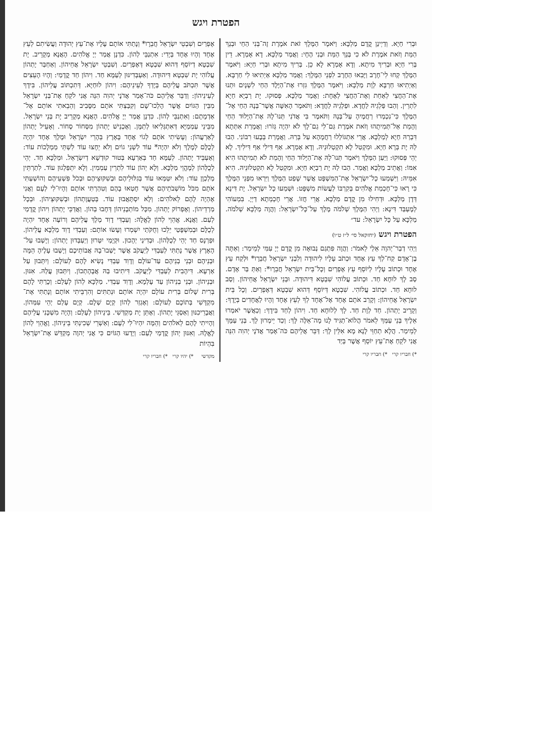הפטרת ויגש
וּבְרִי חַיָא. וְדַיְינַן קֳדָם מַלְכָּא: וַיֹּאמֶר הַמֶּלֶךְ זֹאת אֹמֶרֶת זֶה־בְּנִי הַחַי וּבְנֵךְ הַמֵּת וְזֹאת אֹמֶרֶת לֹא כִי בְּנֵךְ הַמֵּת וּבְנִי הֶחָי: וַאֲמַר מַלְכָּא. דָא אָמְרָא. דֵין בְּרִי חַיָא וּבְרִיךְ מִיתָא. וְדָא אָמְרָא לָא כֵן. בְּרִיךְ מִיתָא וּבְרִי חַיָא: וַיֹּאמֶר הַמֶּלֶךְ קְחוּ לִי־חָרֶב וַיָּבִאוּ הַחֶרֶב לִפְנֵי הַמֶּלֶךְ: וַאֲמַר מַלְכָּא אַיְתִיאוּ לִי חַרְבָּא. וְאַיְתִיאוּ חַרְבָּא לְוָת מַלְכָּא: וַיֹּאמֶר הַמֶּלֶךְ גִּזְרוּ אֶת־הַיֶּלֶד הַחַי לִשְׁנָיִם וּתְנוּ אֶת־הַחֲצִי לְאַחַת וְאֶת־הַחֲצִי לְאֶחָת: וַאֲמַר מַלְכָּא. פְּסוּקוּ. יָת רַבְיָא חַיָא לִתְרֵין. וְהַבוּ פַּלְגֵיהּ לַחֲדָא. וּפַלְגֵיהּ לַחֲדָא: וַתֹּאמֶר הָאִשָּׁה אֲשֶׁר־בְּנָהּ הַחַי אֶל־הַמֶּלֶךְ כִּי־נִכְמְרוּ רַחֲמֶיהָ עַל־בְּנָהּ וַתֹּאמֶר בִּי אֲדֹנִי תְּנוּ־לָהּ אֶת־הַיָּלוּד הַחַי וְהָמֵת אַל־תְּמִיתֻהוּ וְזֹאת אֹמֶרֶת גַּם־לִי גַם־לָךְ לֹא יִהְיֶה גְּזֹרוּ: וַאֲמָרַת אִתְּתָא דִּבְרַהּ חַיָא לְמַלְכָּא. אֲרֵי אִתְגּוֹלַלוּ רַחֲמָהָא עַל בְּרַהּ. וַאֲמָרַת בְּבָעוּ רִבּוֹנִי. הַבוּ לַהּ יָת בְּרָא חַיָא. וּמִקְטַל לָא תִקְטְלוּנֵיהּ. וְדָא אָמְרָא. אַף דִּילִי אַף דִּילִיךְ. לָא יְהֵי פְּסוּקוּ: וַיַּעַן הַמֶּלֶךְ וַיֹּאמֶר תְּנוּ־לָהּ אֶת־הַיָּלוּד הַחַי וְהָמֵת לֹא תְמִיתֻהוּ הִיא אִמּוֹ: וַאֲתֵיב מַלְכָּא וַאֲמַר. הַבוּ לַהּ יָת רַבְיָא חַיָא. וּמִקְטַל לָא תִקְטְלוּנֵיהּ. הִיא אִמֵּיהּ: וַיִּשְׁמְעוּ כָל־יִשְׂרָאֵל אֶת־הַמִּשְׁפָּט אֲשֶׁר שָׁפַט הַמֶּלֶךְ וַיִּרְאוּ מִפְּנֵי הַמֶּלֶךְ כִּי רָאוּ כִּי־חָכְמַת אֱלֹהִים בְּקִרְבּוֹ לַעֲשׂוֹת מִשְׁפָּט: וּשְׁמַעוּ כָל יִשְׂרָאֵל. יָת דִּינָא דְּדָן מַלְכָּא. וּדְחִילוּ מִן קֳדָם מַלְכָּא. אֲרֵי חֲזוֹ. אֲרֵי חָכְמְתָא דַיְיָ. בִּמְעוֹהִי לְמֶעְבַּד דִּינָא: וַיְהִי הַמֶּלֶךְ שְׁלֹמֹה מֶלֶךְ עַל־כָּל־יִשְׂרָאֵל: וַהֲוָה מַלְכָּא שְׁלֹמֹה. מַלְכָּא עַל כָּל יִשְׂרָאֵל: עד״
הפטרת ויגש (יחזקאל סי׳ ל״ז ט״ו)
וַיְהִי דְבַר־יְהוָה אֵלַי לֵאמֹר: וַהֲוָה פִּתְגַם נְבוּאָה מִן קֳדָם יְיָ עִמִּי לְמֵימַר: וְאַתָּה בֶן־אָדָם קַח־לְךָ עֵץ אֶחָד וּכְתֹב עָלָיו לִיהוּדָה וְלִבְנֵי יִשְׂרָאֵל חֲבֵרָו* וּלְקַח עֵץ אֶחָד וּכְתוֹב עָלָיו לְיוֹסֵף עֵץ אֶפְרַיִם וְכָל־בֵּית יִשְׂרָאֵל חֲבֵרָו*: וְאַתְּ בַּר אָדָם. סַב לָךְ לוּחָא חַד. וּכְתוֹב עֲלוֹהִי שִׁבְטָא דִּיהוּדָה. וּבְנֵי יִשְׂרָאֵל אֲחֵיהוֹן. וְסַב לוּחָא חַד. וּכְתוֹב עֲלוֹהִי. שִׁבְטָא דְּיוֹסֵף דְּהוּא שִׁבְטָא דְּאֶפְרַיִם. וְכָל בֵּית יִשְׂרָאֵל אֲחֵיהוֹן: וְקָרַב אֹתָם אֶחָד אֶל־אֶחָד לְךָ לְעֵץ אֶחָד וְהָיוּ לַאֲחָדִים בְּיָדֶךָ: וְקָרֵיב יָתְהוֹן. חַד לְוָת חַד. לָךְ לְלוּחָא חַד. וִיהוֹן לְחַד בִּידָךְ: וְכַאֲשֶׁר יֹאמְרוּ אֵלֶיךָ בְּנֵי עַמְּךָ לֵאמֹר הֲלוֹא־תַגִּיד לָנוּ מָה־אֵלֶּה לָּךְ: וְכַד יֵימְרוּן לָךְ. בְּנֵי עַמָּךְ לְמֵימַר. הֲלָא תְחַוֵּי לָנָא מָא אִלֵּין לָךְ: דַּבֵּר אֲלֵיהֶם כֹּה־אָמַר אֲדֹנָי יְהוִה הִנֵּה אֲנִי לֹקֵחַ אֶת־עֵץ יוֹסֵף אֲשֶׁר בְּיַד
*) חבריו קרי *) חבריו קרי
אֶפְרַיִם וְשִׁבְטֵי יִשְׂרָאֵל חֲבֵרָו* וְנָתַתִּי אוֹתָם עָלָיו אֶת־עֵץ יְהוּדָה וַעֲשִׂיתִם לְעֵץ אֶחָד וְהָיוּ אֶחָד בְּיָדִי: אִתְנַבֵּי לְהוֹן. כִּדְנָן אֲמַר יְיָ אֱלֹהִים. הָאֲנָא מְקָרֵיב. יָת שִׁבְטָא דְיוֹסֵף דְּהוּא שִׁבְטָא דְּאֶפְרַיִם. וְשִׁבְטֵי יִשְׂרָאֵל אֲחֵיהוֹן. וְאַחְבַּר יָתְהוֹן עֲלוֹהִי יָת שִׁבְטָא דִּיהוּדָה. וְאַעְבְּדִינּוּן לְעַמָּא חַד. וִיהוֹן חַד קֳדָמַי: וְהָיוּ הָעֵצִים אֲשֶׁר תִּכְתֹּב עֲלֵיהֶם בְּיָדְךָ לְעֵינֵיהֶם: וִיהוֹן לוּחַיָּא. דְּתִכְתּוֹב עֲלֵיהוֹן. בִּידָךְ לְעֵינֵיהוֹן: וְדַבֵּר אֲלֵיהֶם כֹּה־אָמַר אֲדֹנָי יְהוִה הִנֵּה אֲנִי לֹקֵחַ אֶת־בְּנֵי יִשְׂרָאֵל מִבֵּין הַגּוֹיִם אֲשֶׁר הָלְכוּ־שָׁם וְקִבַּצְתִּי אֹתָם מִסָּבִיב וְהֵבֵאתִי אוֹתָם אֶל־אַדְמָתָם: וְאִתְנַבֵּי לְהוֹן. כִּדְנָן אֲמַר יְיָ אֱלֹהִים. הָאֲנָא מְקָרֵיב יָת בְּנֵי יִשְׂרָאֵל. מִבֵּינֵי עַמְמַיָּא דְּאִתְגְּלִיאוּ לְתַמָּן. וְאֶכְנֵישׁ יָתְהוֹן מִסְּחוֹר סְחוֹר. וְאָעֵיל יָתְהוֹן לְאַרְעֲהוֹן: וְעָשִׂיתִי אֹתָם לְגוֹי אֶחָד בָּאָרֶץ בְּהָרֵי יִשְׂרָאֵל וּמֶלֶךְ אֶחָד יִהְיֶה לְכֻלָּם לְמֶלֶךְ וְלֹא יִהְיֶה* עוֹד לִשְׁנֵי גוֹיִם וְלֹא יֵחָצוּ עוֹד לִשְׁתֵּי מַמְלָכוֹת עוֹד: וְאַעְבֵּיד יָתְהוֹן. לְעַמָּא חַד בְּאַרְעָא בְּטוּר קוּדְשָׁא דְיִשְׂרָאֵל. וּמַלְכָּא חַד. יְהֵי לְכֻלְּהוֹן לְמֶהֱוֵי מַלְכָּא. וְלָא יְהוֹן עוֹד לִתְרֵין עַמְמִין. וְלָא יִתְפַּלְגוּן עוֹד. לִתַרְתֵּין מַלְכְוָן עוֹד: וְלֹא יִטַּמְּאוּ עוֹד בְּגִלּוּלֵיהֶם וּבְשִׁקּוּצֵיהֶם וּבְכֹל פִּשְׁעֵיהֶם וְהוֹשַׁעְתִּי אֹתָם מִכֹּל מוֹשְׁבֹתֵיהֶם אֲשֶׁר חָטְאוּ בָהֶם וְטִהַרְתִּי אוֹתָם וְהָיוּ־לִי לְעָם וַאֲנִי אֶהְיֶה לָהֶם לֵאלֹהִים: וְלָא יִסְתָּאֲבוּן עוֹד. בְּטַעֲוָתְהוֹן וּבְשִׁקּוּצֵיהוֹן. וּבְכָל מַרְדֵיהוֹן. וְאֶפְרוֹק יָתְהוֹן. מִכָּל מוֹתְבָנֵיהוֹן דְּחָבוּ בְהוֹן. וַאֲדַכֵּי יָתְהוֹן וִיהוֹן קֳדָמַי לְעַם. וַאֲנָא. אֱהֵוֵי לְהוֹן לֶאֱלָהּ: וְעַבְדִּי דָוִד מֶלֶךְ עֲלֵיהֶם וְרוֹעֶה אֶחָד יִהְיֶה לְכֻלָּם וּבְמִשְׁפָּטַי יֵלֵכוּ וְחֻקֹּתַי יִשְׁמְרוּ וְעָשׂוּ אוֹתָם: וְעַבְדִּי דָוִד מַלְכָּא עֲלֵיהוֹן. וּפַרְנָס חַד יְהֵי לְכֻלְּהוֹן. וּבְדִינַי יְהָכוּן. וּקְיָמַי יִטְּרוּן וְיַעְבְּדוּן יָתְהוֹן: וְיָשְׁבוּ עַל־הָאָרֶץ אֲשֶׁר נָתַתִּי לְעַבְדִּי לְיַעֲקֹב אֲשֶׁר יָשְׁבוּ־בָהּ אֲבוֹתֵיכֶם וְיָשְׁבוּ עָלֶיהָ הֵמָּה וּבְנֵיהֶם וּבְנֵי בְנֵיהֶם עַד־עוֹלָם וְדָוִד עַבְדִּי נָשִׂיא לָהֶם לְעוֹלָם: וְיִתְּבוּן עַל אַרְעָא. דִּיהָבִית לְעַבְדִּי לְיַעֲקֹב. דִּיתִיבוּ בַהּ אֲבָהָתְכוֹן. וְיִתְּבוּן עֲלַהּ. אִנּוּן. וּבְנֵיהוֹן. וּבְנֵי בְנֵיהוֹן עַד עָלְמָא. וְדָוִד עַבְדִּי. מַלְכָּא לְהוֹן לְעָלַם: וְכָרַתִּי לָהֶם בְּרִית שָׁלוֹם בְּרִית עוֹלָם יִהְיֶה אוֹתָם וּנְתַתִּים וְהִרְבֵּיתִי אוֹתָם וְנָתַתִּי אֶת־מִקְדָּשִׁי בְּתוֹכָם לְעוֹלָם: וְאֶגְזַר לְהוֹן קְיָם שְׁלָם. קְיָם עָלַם יְהֵי עִמְּהוֹן. וַאֲבָרֵיכִנּוּן וְאַסְגֵּי יָתְהוֹן. וְאֶתֵּן יָת מַקְדְּשִׁי. בֵּינֵיהוֹן לְעָלַם: וְהָיָה מִשְׁכָּנִי עֲלֵיהֶם וְהָיִיתִי לָהֶם לֵאלֹהִים וְהֵמָּה יִהְיוּ־לִי לְעָם: וְאַשְׁרֵי שְׁכִינְתִּי בֵּינֵיהוֹן. וֶאֱהֵוֵי לְהוֹן לֶאֱלָהּ. וְאִנּוּן יְהוֹן קֳדָמַי לְעַם: וְיָדְעוּ הַגּוֹיִם כִּי אֲנִי יְהוָה מְקַדֵּשׁ אֶת־יִשְׂרָאֵל בִּהְיוֹת
מקדשי *) יהיו קרי *) חבריו קרי